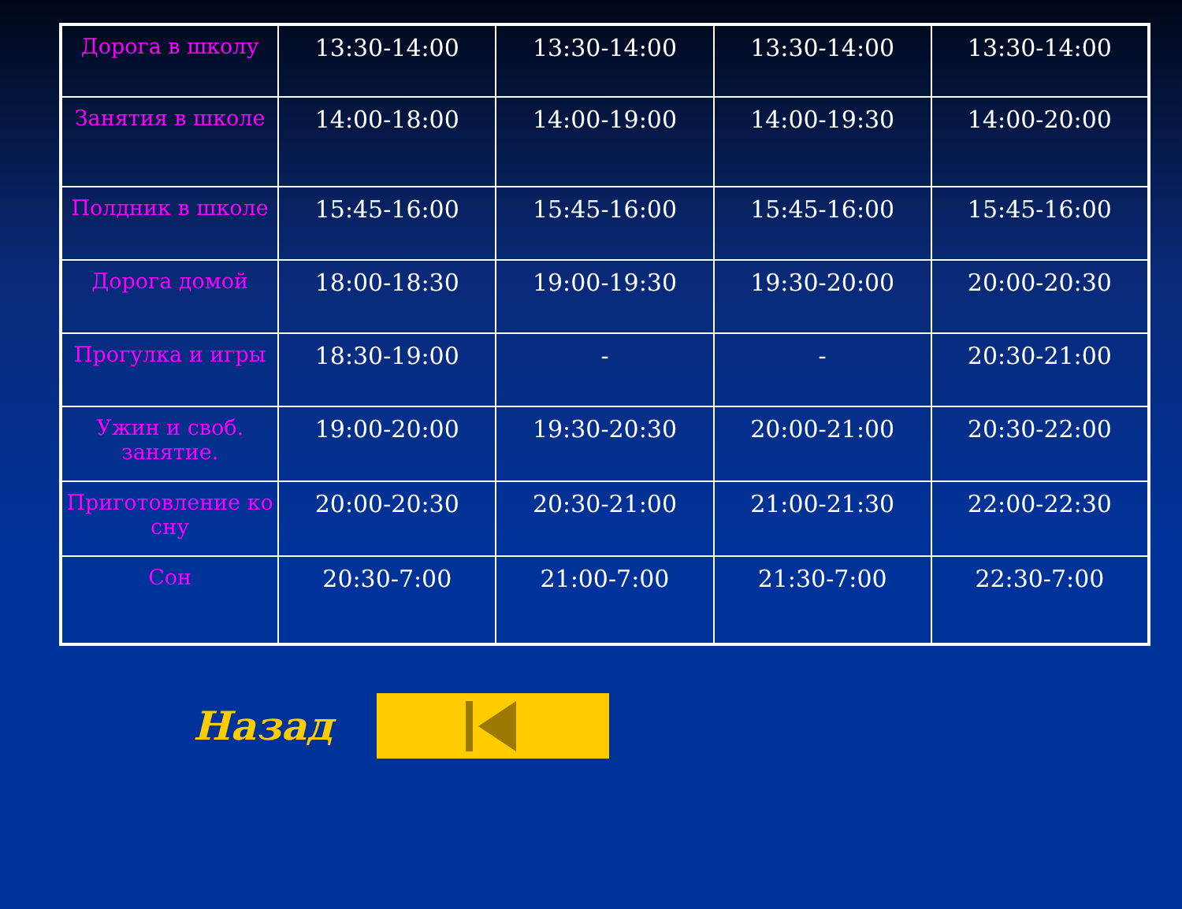| Дорога в школу | 13:30-14:00 | 13:30-14:00 | 13:30-14:00 | 13:30-14:00 |
| Занятия в школе | 14:00-18:00 | 14:00-19:00 | 14:00-19:30 | 14:00-20:00 |
| Полдник в школе | 15:45-16:00 | 15:45-16:00 | 15:45-16:00 | 15:45-16:00 |
| Дорога домой | 18:00-18:30 | 19:00-19:30 | 19:30-20:00 | 20:00-20:30 |
| Прогулка и игры | 18:30-19:00 | - | - | 20:30-21:00 |
| Ужин и своб. занятие. | 19:00-20:00 | 19:30-20:30 | 20:00-21:00 | 20:30-22:00 |
| Приготовление ко сну | 20:00-20:30 | 20:30-21:00 | 21:00-21:30 | 22:00-22:30 |
| Сон | 20:30-7:00 | 21:00-7:00 | 21:30-7:00 | 22:30-7:00 |
Назад